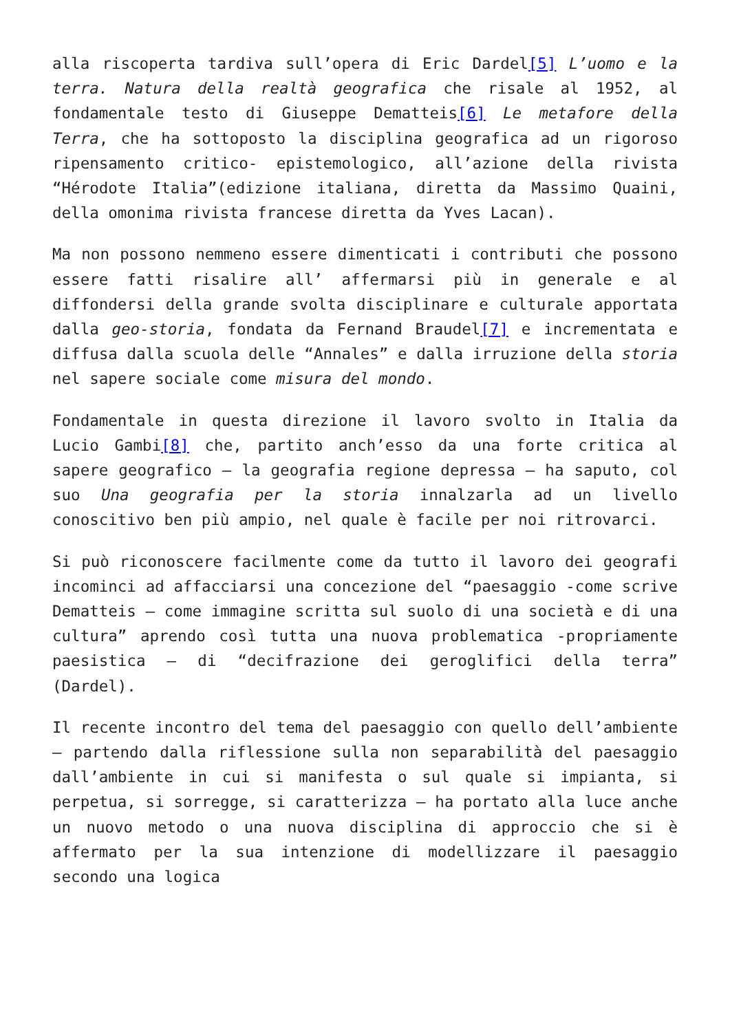alla riscoperta tardiva sull’opera di Eric Dardel[5] L’uomo e la terra. Natura della realtà geografica che risale al 1952, al fondamentale testo di Giuseppe Dematteis[6] Le metafore della Terra, che ha sottoposto la disciplina geografica ad un rigoroso ripensamento critico- epistemologico, all’azione della rivista “Hérodote Italia”(edizione italiana, diretta da Massimo Quaini, della omonima rivista francese diretta da Yves Lacan).
Ma non possono nemmeno essere dimenticati i contributi che possono essere fatti risalire all’ affermarsi più in generale e al diffondersi della grande svolta disciplinare e culturale apportata dalla geo-storia, fondata da Fernand Braudel[7] e incrementata e diffusa dalla scuola delle “Annales” e dalla irruzione della storia nel sapere sociale come misura del mondo.
Fondamentale in questa direzione il lavoro svolto in Italia da Lucio Gambi[8] che, partito anch’esso da una forte critica al sapere geografico – la geografia regione depressa – ha saputo, col suo Una geografia per la storia innalzarla ad un livello conoscitivo ben più ampio, nel quale è facile per noi ritrovarci.
Si può riconoscere facilmente come da tutto il lavoro dei geografi incominci ad affacciarsi una concezione del “paesaggio -come scrive Dematteis – come immagine scritta sul suolo di una società e di una cultura” aprendo così tutta una nuova problematica -propriamente paesistica – di “decifrazione dei geroglifici della terra” (Dardel).
Il recente incontro del tema del paesaggio con quello dell’ambiente – partendo dalla riflessione sulla non separabilità del paesaggio dall’ambiente in cui si manifesta o sul quale si impianta, si perpetua, si sorregge, si caratterizza – ha portato alla luce anche un nuovo metodo o una nuova disciplina di approccio che si è affermato per la sua intenzione di modellizzare il paesaggio secondo una logica